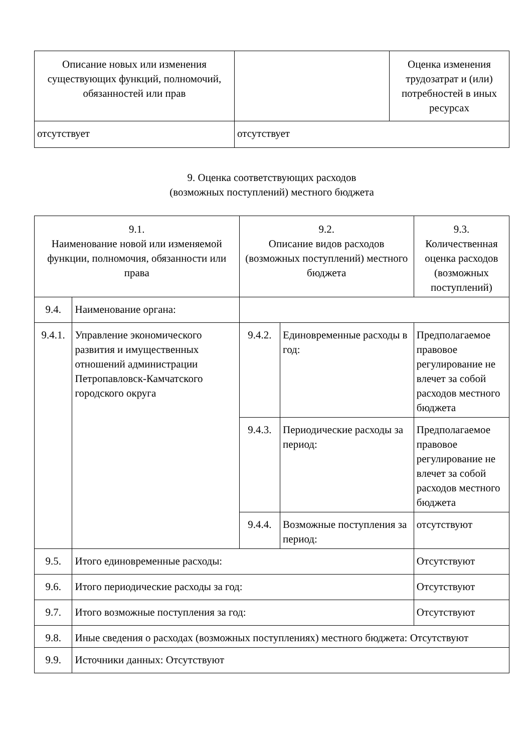| Описание новых или изменения существующих функций, полномочий, обязанностей или прав | | Оценка изменения трудозатрат и (или) потребностей в иных ресурсах |
| отсутствует | отсутствует | |
9. Оценка соответствующих расходов
(возможных поступлений) местного бюджета
| 9.1. Наименование новой или изменяемой функции, полномочия, обязанности или права | | 9.2. Описание видов расходов (возможных поступлений) местного бюджета | | 9.3. Количественная оценка расходов (возможных поступлений) |
| 9.4. | Наименование органа: | | | |
| 9.4.1. | Управление экономического развития и имущественных отношений администрации Петропавловск-Камчатского городского округа | 9.4.2. | Единовременные расходы в год: | Предполагаемое правовое регулирование не влечет за собой расходов местного бюджета |
| | | 9.4.3. | Периодические расходы за период: | Предполагаемое правовое регулирование не влечет за собой расходов местного бюджета |
| | | 9.4.4. | Возможные поступления за период: | отсутствуют |
| 9.5. | Итого единовременные расходы: | | | Отсутствуют |
| 9.6. | Итого периодические расходы за год: | | | Отсутствуют |
| 9.7. | Итого возможные поступления за год: | | | Отсутствуют |
| 9.8. | Иные сведения о расходах (возможных поступлениях) местного бюджета: Отсутствуют | | | |
| 9.9. | Источники данных: Отсутствуют | | | |